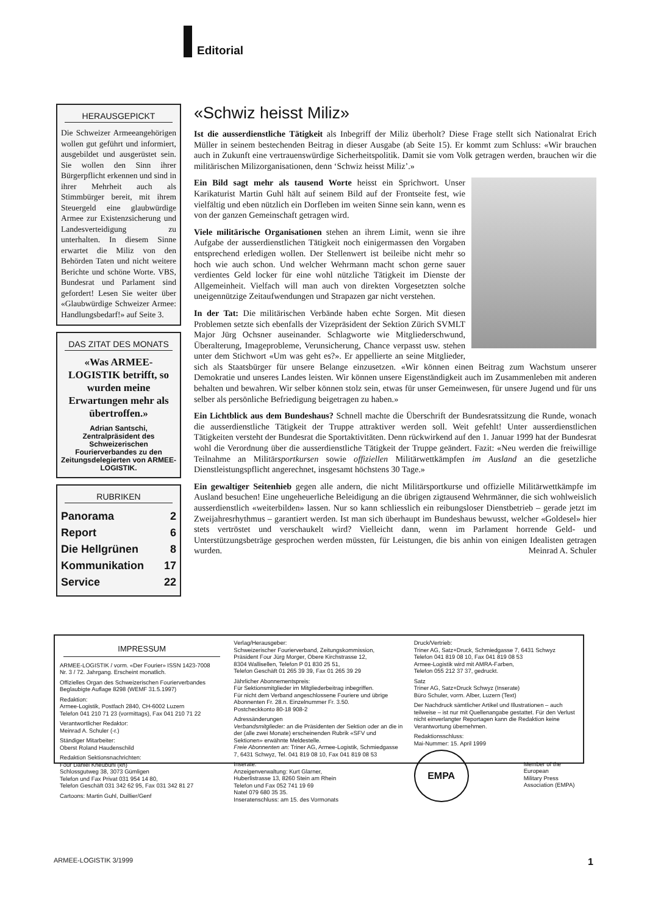Editorial
HERAUSGEPICKT
Die Schweizer Armeeangehörigen wollen gut geführt und informiert, ausgebildet und ausgerüstet sein. Sie wollen den Sinn ihrer Bürgerpflicht erkennen und sind in ihrer Mehrheit auch als Stimmbürger bereit, mit ihrem Steuergeld eine glaubwürdige Armee zur Existenzsicherung und Landesverteidigung zu unterhalten. In diesem Sinne erwartet die Miliz von den Behörden Taten und nicht weitere Berichte und schöne Worte. VBS, Bundesrat und Parlament sind gefordert! Lesen Sie weiter über «Glaubwürdige Schweizer Armee: Handlungsbedarf!» auf Seite 3.
DAS ZITAT DES MONATS
«Was ARMEE-LOGISTIK betrifft, so wurden meine Erwartungen mehr als übertroffen.»
Adrian Santschi, Zentralpräsident des Schweizerischen Fourierverbandes zu den Zeitungsdelegierten von ARMEE-LOGISTIK.
RUBRIKEN
Panorama 2
Report 6
Die Hellgrünen 8
Kommunikation 17
Service 22
«Schwiz heisst Miliz»
Ist die ausserdienstliche Tätigkeit als Inbegriff der Miliz überholt? Diese Frage stellt sich Nationalrat Erich Müller in seinem bestechenden Beitrag in dieser Ausgabe (ab Seite 15). Er kommt zum Schluss: «Wir brauchen auch in Zukunft eine vertrauenswürdige Sicherheitspolitik. Damit sie vom Volk getragen werden, brauchen wir die militärischen Milizorganisationen, denn ‘Schwiz heisst Miliz’.»
Ein Bild sagt mehr als tausend Worte heisst ein Sprichwort. Unser Karikaturist Martin Guhl hält auf seinem Bild auf der Frontseite fest, wie vielfältig und eben nützlich ein Dorfleben im weiten Sinne sein kann, wenn es von der ganzen Gemeinschaft getragen wird.
Viele militärische Organisationen stehen an ihrem Limit, wenn sie ihre Aufgabe der ausserdienstlichen Tätigkeit noch einigermassen den Vorgaben entsprechend erledigen wollen. Der Stellenwert ist beileibe nicht mehr so hoch wie auch schon. Und welcher Wehrmann macht schon gerne sauer verdientes Geld locker für eine wohl nützliche Tätigkeit im Dienste der Allgemeinheit. Vielfach will man auch von direkten Vorgesetzten solche uneigennützige Zeitaufwendungen und Strapazen gar nicht verstehen.
In der Tat: Die militärischen Verbände haben echte Sorgen. Mit diesen Problemen setzte sich ebenfalls der Vizepräsident der Sektion Zürich SVMLT Major Jürg Ochsner auseinander. Schlagworte wie Mitgliederschwund, Überalterung, Imageprobleme, Verunsicherung, Chance verpasst usw. stehen unter dem Stichwort «Um was geht es?». Er appellierte an seine Mitglieder, sich als Staatsbürger für unsere Belange einzusetzen. «Wir können einen Beitrag zum Wachstum unserer Demokratie und unseres Landes leisten. Wir können unsere Eigenständigkeit auch im Zusammenleben mit anderen behalten und bewahren. Wir selber können stolz sein, etwas für unser Gemeinwesen, für unsere Jugend und für uns selber als persönliche Befriedigung beigetragen zu haben.»
Ein Lichtblick aus dem Bundeshaus? Schnell machte die Überschrift der Bundesratssitzung die Runde, wonach die ausserdienstliche Tätigkeit der Truppe attraktiver werden soll. Weit gefehlt! Unter ausserdienstlichen Tätigkeiten versteht der Bundesrat die Sportaktivitäten. Denn rückwirkend auf den 1. Januar 1999 hat der Bundesrat wohl die Verordnung über die ausserdienstliche Tätigkeit der Truppe geändert. Fazit: «Neu werden die freiwillige Teilnahme an Militärsportkursen sowie offiziellen Militärwettkämpfen im Ausland an die gesetzliche Dienstleistungspflicht angerechnet, insgesamt höchstens 30 Tage.»
Ein gewaltiger Seitenhieb gegen alle andern, die nicht Militärsportkurse und offizielle Militärwettkämpfe im Ausland besuchen! Eine ungeheuerliche Beleidigung an die übrigen zigtausend Wehrmänner, die sich wohlweislich ausserdienstlich «weiterbilden» lassen. Nur so kann schliesslich ein reibungsloser Dienstbetrieb – gerade jetzt im Zweijahresrhythmus – garantiert werden. Ist man sich überhaupt im Bundeshaus bewusst, welcher «Goldesel» hier stets vertröstet und verschaukelt wird? Vielleicht dann, wenn im Parlament horrende Geld- und Unterstützungsbeträge gesprochen werden müssten, für Leistungen, die bis anhin von einigen Idealisten getragen wurden. Meinrad A. Schuler
IMPRESSUM
ARMEE-LOGISTIK / vorm. «Der Fourier» ISSN 1423-7008
Nr. 3 / 72. Jahrgang. Erscheint monatlich.
Offizielles Organ des Schweizerischen Fourierverbandes
Beglaubigte Auflage 8298 (WEMF 31.5.1997)
Redaktion:
Armee-Logistik, Postfach 2840, CH-6002 Luzern
Telefon 041 210 71 23 (vormittags), Fax 041 210 71 22
Verantwortlicher Redaktor:
Meinrad A. Schuler (-r.)
Ständiger Mitarbeiter:
Oberst Roland Haudenschild
Redaktion Sektionsnachrichten:
Four Daniel Kneubühl (kn)
Schlossgutweg 38, 3073 Gümligen
Telefon und Fax Privat 031 954 14 80,
Telefon Geschäft 031 342 62 95, Fax 031 342 81 27
Cartoons: Martin Guhl, Duillier/Genf
Verlag/Herausgeber:
Schweizerischer Fourierverband, Zeitungskommission,
Präsident Four Jürg Morger, Obere Kirchstrasse 12,
8304 Wallisellen, Telefon P 01 830 25 51,
Telefon Geschäft 01 265 39 39, Fax 01 265 39 29
Jährlicher Abonnementspreis:
Für Sektionsmitglieder im Mitgliederbeitrag inbegriffen.
Für nicht dem Verband angeschlossene Fouriere und übrige Abonnenten Fr. 28.n. Einzelnummer Fr. 3.50.
Postcheckkonto 80-18 908-2
Adressänderungen
Verbandsmitglieder: an die Präsidenten der Sektion oder an die in der (alle zwei Monate) erscheinenden Rubrik «SFV und Sektionen» erwähnte Meldestelle.
Freie Abonnenten an: Triner AG, Armee-Logistik, Schmiedgasse 7, 6431 Schwyz, Tel. 041 819 08 10, Fax 041 819 08 53
Inserate:
Anzeigenverwaltung: Kurt Glarner,
Huberlistrasse 13, 8260 Stein am Rhein
Telefon und Fax 052 741 19 69
Natel 079 680 35 35.
Inseratenschluss: am 15. des Vormonats
Druck/Vertrieb:
Triner AG, Satz+Druck, Schmiedgasse 7, 6431 Schwyz
Telefon 041 819 08 10, Fax 041 819 08 53
Armee-Logistik wird mit AMRA-Farben,
Telefon 055 212 37 37, gedruckt.
Satz
Triner AG, Satz+Druck Schwyz (Inserate)
Büro Schuler, vorm. Alber, Luzern (Text)
Der Nachdruck sämtlicher Artikel und Illustrationen – auch teilweise – ist nur mit Quellenangabe gestattet. Für den Verlust nicht einverlangter Reportagen kann die Redaktion keine Verantwortung übernehmen.
Redaktionsschluss:
Mai-Nummer: 15. April 1999
EMPA
Member of the
European
Military Press
Association (EMPA)
ARMEE-LOGISTIK 3/1999 1